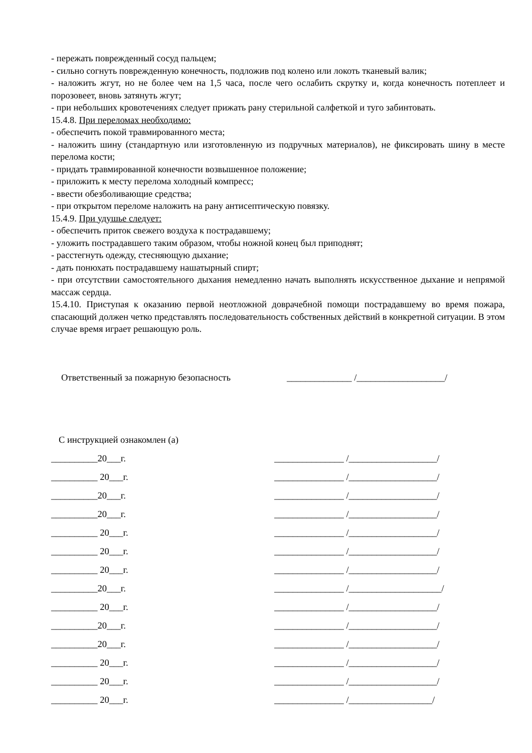- пережать поврежденный сосуд пальцем;
- сильно согнуть поврежденную конечность, подложив под колено или локоть тканевый валик;
- наложить жгут, но не более чем на 1,5 часа, после чего ослабить скрутку и, когда конечность потеплеет и порозовеет, вновь затянуть жгут;
- при небольших кровотечениях следует прижать рану стерильной салфеткой и туго забинтовать.
15.4.8. При переломах необходимо:
- обеспечить покой травмированного места;
- наложить шину (стандартную или изготовленную из подручных материалов), не фиксировать шину в месте перелома кости;
- придать травмированной конечности возвышенное положение;
- приложить к месту перелома холодный компресс;
- ввести обезболивающие средства;
- при открытом переломе наложить на рану антисептическую повязку.
15.4.9. При удушье следует:
- обеспечить приток свежего воздуха к пострадавшему;
- уложить пострадавшего таким образом, чтобы ножной конец был приподнят;
- расстегнуть одежду, стесняющую дыхание;
- дать понюхать пострадавшему нашатырный спирт;
- при отсутствии самостоятельного дыхания немедленно начать выполнять искусственное дыхание и непрямой массаж сердца.
15.4.10. Приступая к оказанию первой неотложной доврачебной помощи пострадавшему во время пожара, спасающий должен четко представлять последовательность собственных действий в конкретной ситуации. В этом случае время играет решающую роль.
Ответственный за пожарную безопасность ______________ /___________________/
С инструкцией ознакомлен (а)
__________20___г. _______________ /___________________/
__________ 20___г. _______________ /___________________/
__________20___г. _______________ /___________________/
__________20___г. _______________ /___________________/
__________ 20___г. _______________ /___________________/
__________ 20___г. _______________ /___________________/
__________ 20___г. _______________ /___________________/
__________20___г. _______________ /____________________/
__________ 20___г. _______________ /___________________/
__________20___г. _______________ /___________________/
__________20___г. _______________ /___________________/
__________ 20___г. _______________ /___________________/
__________ 20___г. _______________ /___________________/
__________ 20___г. _______________ /__________________/